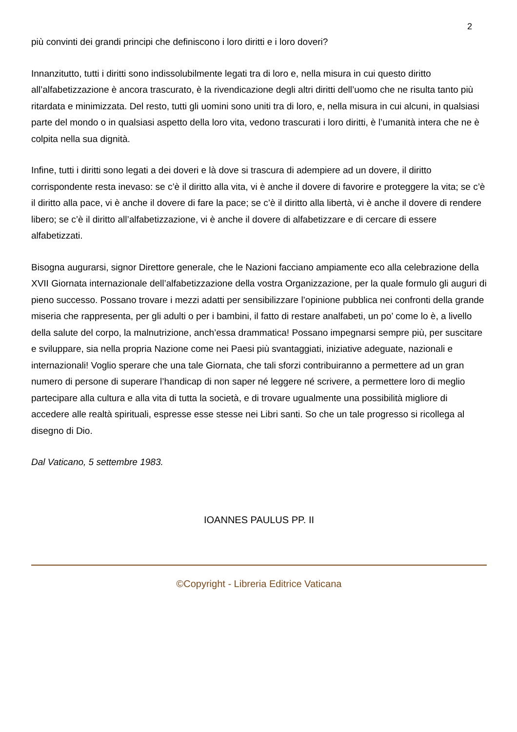2
più convinti dei grandi principi che definiscono i loro diritti e i loro doveri?
Innanzitutto, tutti i diritti sono indissolubilmente legati tra di loro e, nella misura in cui questo diritto all’alfabetizzazione è ancora trascurato, è la rivendicazione degli altri diritti dell’uomo che ne risulta tanto più ritardata e minimizzata. Del resto, tutti gli uomini sono uniti tra di loro, e, nella misura in cui alcuni, in qualsiasi parte del mondo o in qualsiasi aspetto della loro vita, vedono trascurati i loro diritti, è l’umanità intera che ne è colpita nella sua dignità.
Infine, tutti i diritti sono legati a dei doveri e là dove si trascura di adempiere ad un dovere, il diritto corrispondente resta inevaso: se c’è il diritto alla vita, vi è anche il dovere di favorire e proteggere la vita; se c’è il diritto alla pace, vi è anche il dovere di fare la pace; se c’è il diritto alla libertà, vi è anche il dovere di rendere libero; se c’è il diritto all’alfabetizzazione, vi è anche il dovere di alfabetizzare e di cercare di essere alfabetizzati.
Bisogna augurarsi, signor Direttore generale, che le Nazioni facciano ampiamente eco alla celebrazione della XVII Giornata internazionale dell’alfabetizzazione della vostra Organizzazione, per la quale formulo gli auguri di pieno successo. Possano trovare i mezzi adatti per sensibilizzare l’opinione pubblica nei confronti della grande miseria che rappresenta, per gli adulti o per i bambini, il fatto di restare analfabeti, un po’ come lo è, a livello della salute del corpo, la malnutrizione, anch’essa drammatica! Possano impegnarsi sempre più, per suscitare e sviluppare, sia nella propria Nazione come nei Paesi più svantaggiati, iniziative adeguate, nazionali e internazionali! Voglio sperare che una tale Giornata, che tali sforzi contribuiranno a permettere ad un gran numero di persone di superare l’handicap di non saper né leggere né scrivere, a permettere loro di meglio partecipare alla cultura e alla vita di tutta la società, e di trovare ugualmente una possibilità migliore di accedere alle realtà spirituali, espresse esse stesse nei Libri santi. So che un tale progresso si ricollega al disegno di Dio.
Dal Vaticano, 5 settembre 1983.
IOANNES PAULUS PP. II
©Copyright - Libreria Editrice Vaticana